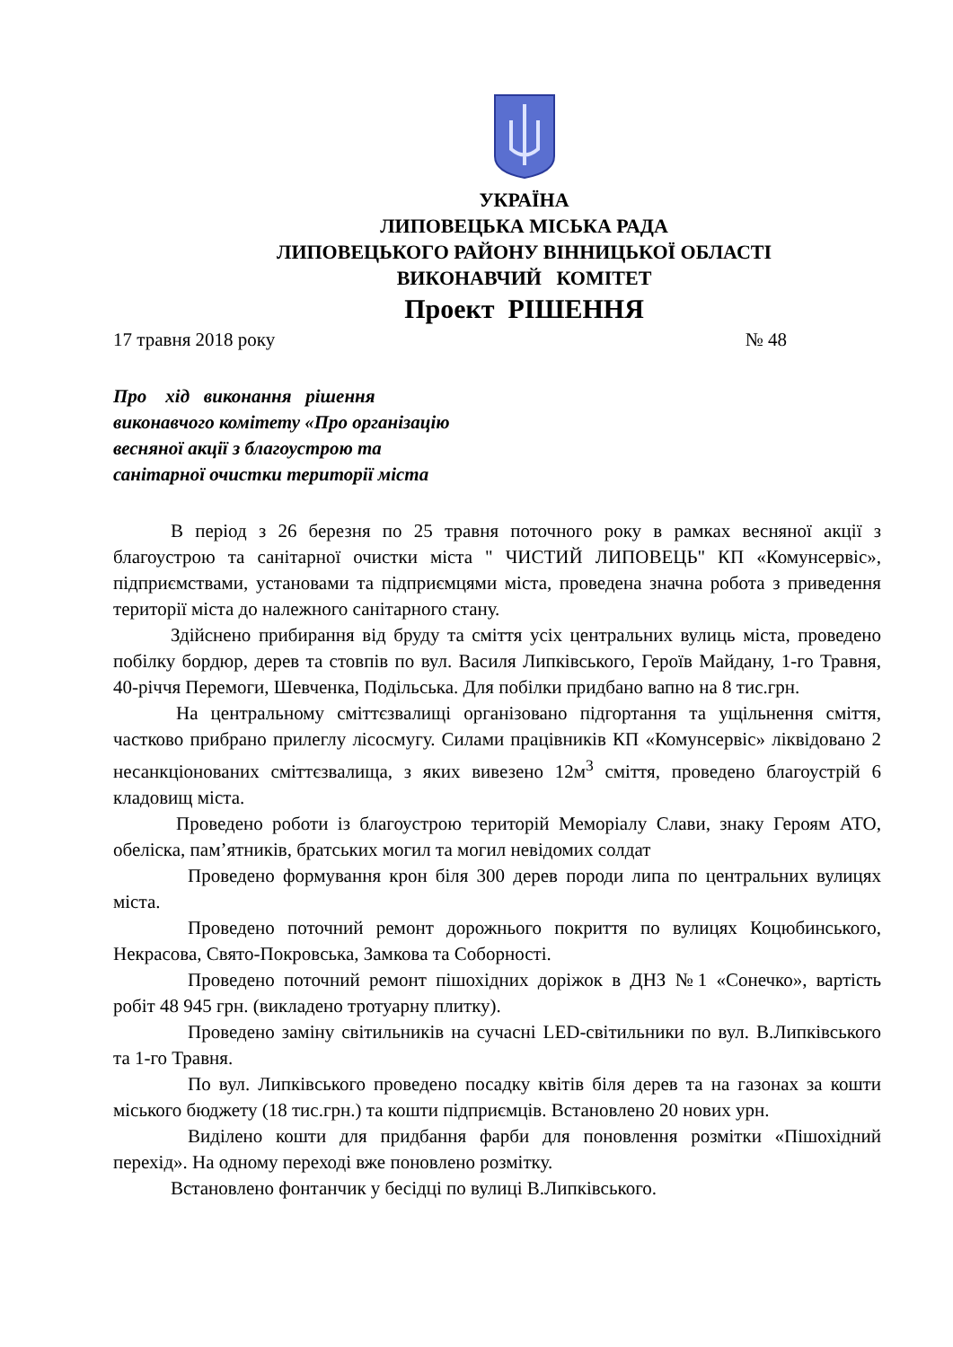УКРАЇНА
ЛИПОВЕЦЬКА МІСЬКА РАДА
ЛИПОВЕЦЬКОГО РАЙОНУ ВІННИЦЬКОЇ ОБЛАСТІ
ВИКОНАВЧИЙ КОМІТЕТ
Проект РІШЕННЯ
17 травня 2018 року № 48
Про хід виконання рішення
виконавчого комітету «Про організацію
весняної акції з благоустрою та
санітарної очистки території міста
В період з 26 березня по 25 травня поточного року в рамках весняної акції з благоустрою та санітарної очистки міста " ЧИСТИЙ ЛИПОВЕЦЬ" КП «Комунсервіс», підприємствами, установами та підприємцями міста, проведена значна робота з приведення території міста до належного санітарного стану.
Здійснено прибирання від бруду та сміття усіх центральних вулиць міста, проведено побілку бордюр, дерев та стовпів по вул. Василя Липківського, Героїв Майдану, 1-го Травня, 40-річчя Перемоги, Шевченка, Подільська. Для побілки придбано вапно на 8 тис.грн.
На центральному сміттєзвалищі організовано підгортання та ущільнення сміття, частково прибрано прилеглу лісосмугу. Силами працівників КП «Комунсервіс» ліквідовано 2 несанкціонованих сміттєзвалища, з яких вивезено 12м<sup>3</sup> сміття, проведено благоустрій 6 кладовищ міста.
Проведено роботи із благоустрою територій Меморіалу Слави, знаку Героям АТО, обеліска, пам’ятників, братських могил та могил невідомих солдат
Проведено формування крон біля 300 дерев породи липа по центральних вулицях міста.
Проведено поточний ремонт дорожнього покриття по вулицях Коцюбинського, Некрасова, Свято-Покровська, Замкова та Соборності.
Проведено поточний ремонт пішохідних доріжок в ДНЗ №1 «Сонечко», вартість робіт 48 945 грн. (викладено тротуарну плитку).
Проведено заміну світильників на сучасні LED-світильники по вул. В.Липківського та 1-го Травня.
По вул. Липківського проведено посадку квітів біля дерев та на газонах за кошти міського бюджету (18 тис.грн.) та кошти підприємців. Встановлено 20 нових урн.
Виділено кошти для придбання фарби для поновлення розмітки «Пішохідний перехід». На одному переході вже поновлено розмітку.
Встановлено фонтанчик у бесідці по вулиці В.Липківського.